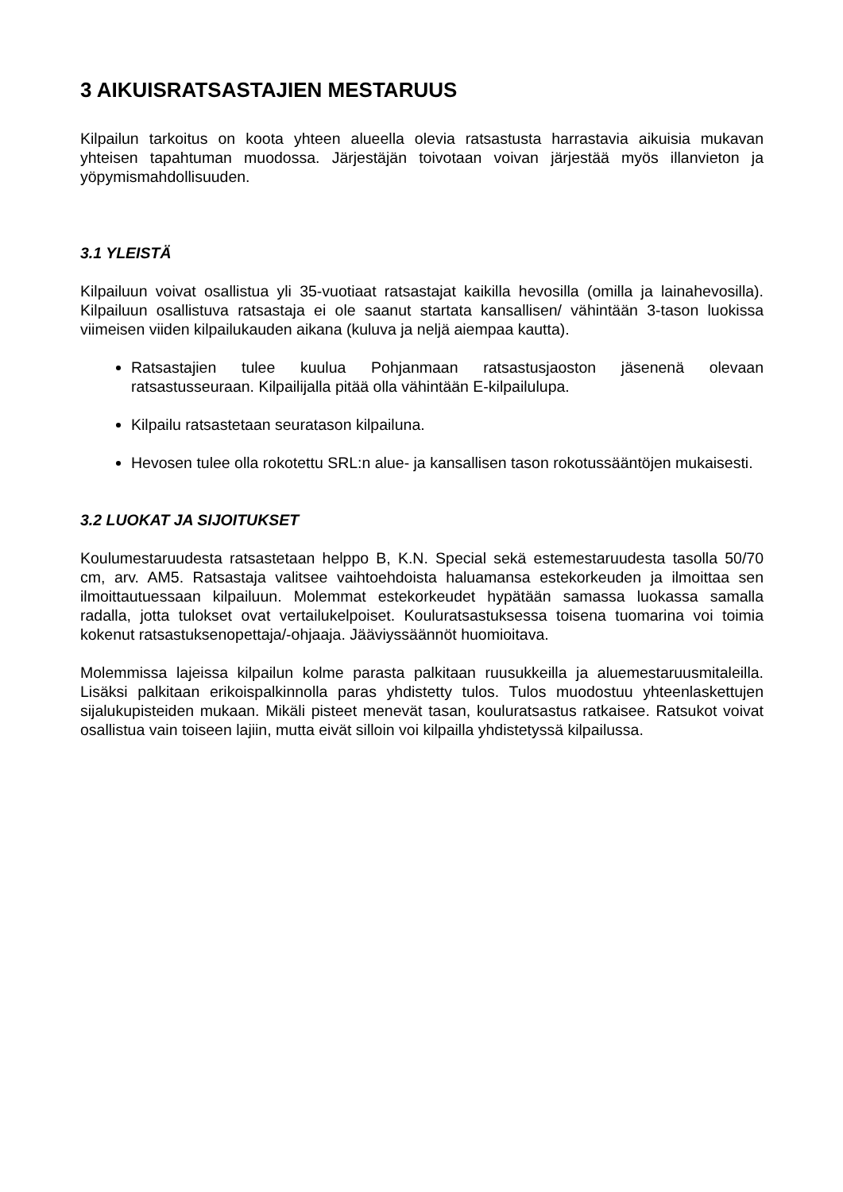3 AIKUISRATSASTAJIEN MESTARUUS
Kilpailun tarkoitus on koota yhteen alueella olevia ratsastusta harrastavia aikuisia mukavan yhteisen tapahtuman muodossa. Järjestäjän toivotaan voivan järjestää myös illanvieton ja yöpymismahdollisuuden.
3.1 YLEISTÄ
Kilpailuun voivat osallistua yli 35-vuotiaat ratsastajat kaikilla hevosilla (omilla ja lainahevosilla). Kilpailuun osallistuva ratsastaja ei ole saanut startata kansallisen/ vähintään 3-tason luokissa viimeisen viiden kilpailukauden aikana (kuluva ja neljä aiempaa kautta).
Ratsastajien tulee kuulua Pohjanmaan ratsastusjaoston jäsenenä olevaan ratsastusseuraan. Kilpailijalla pitää olla vähintään E-kilpailulupa.
Kilpailu ratsastetaan seuratason kilpailuna.
Hevosen tulee olla rokotettu SRL:n alue- ja kansallisen tason rokotussääntöjen mukaisesti.
3.2 LUOKAT JA SIJOITUKSET
Koulumestaruudesta ratsastetaan helppo B, K.N. Special sekä estemestaruudesta tasolla 50/70 cm, arv. AM5. Ratsastaja valitsee vaihtoehdoista haluamansa estekorkeuden ja ilmoittaa sen ilmoittautuessaan kilpailuun. Molemmat estekorkeudet hypätään samassa luokassa samalla radalla, jotta tulokset ovat vertailukelpoiset. Kouluratsastuksessa toisena tuomarina voi toimia kokenut ratsastuksenopettaja/-ohjaaja. Jääviyssäännöt huomioitava.
Molemmissa lajeissa kilpailun kolme parasta palkitaan ruusukkeilla ja aluemestaruusmitaleilla. Lisäksi palkitaan erikoispalkinnolla paras yhdistetty tulos. Tulos muodostuu yhteenlaskettujen sijalukupisteiden mukaan. Mikäli pisteet menevät tasan, kouluratsastus ratkaisee. Ratsukot voivat osallistua vain toiseen lajiin, mutta eivät silloin voi kilpailla yhdistetyssä kilpailussa.